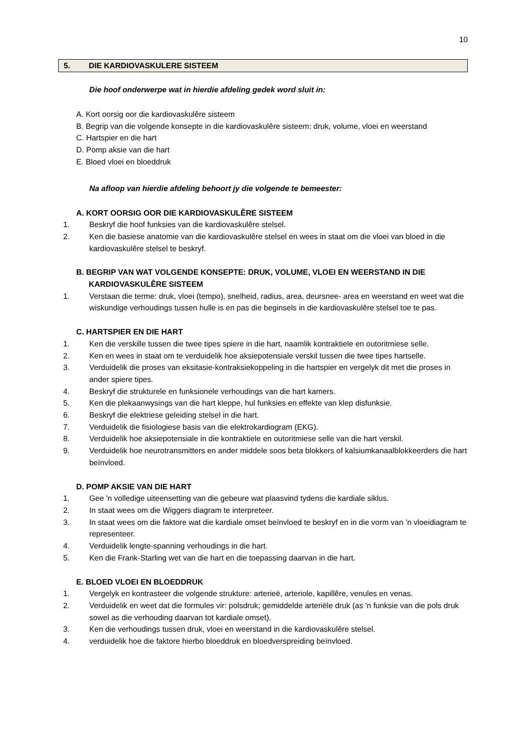10
5. DIE KARDIOVASKULERE SISTEEM
Die hoof onderwerpe wat in hierdie afdeling gedek word sluit in:
A. Kort oorsig oor die kardiovaskulêre sisteem
B. Begrip van die volgende konsepte in die kardiovaskulêre sisteem: druk, volume, vloei en weerstand
C. Hartspier en die hart
D. Pomp aksie van die hart
E. Bloed vloei en bloeddruk
Na afloop van hierdie afdeling behoort jy die volgende te bemeester:
A. KORT OORSIG OOR DIE KARDIOVASKULÊRE SISTEEM
1. Beskryf die hoof funksies van die kardiovaskulêre stelsel.
2. Ken die basiese anatomie van die kardiovaskulêre stelsel en wees in staat om die vloei van bloed in die kardiovaskulêre stelsel te beskryf.
B. BEGRIP VAN WAT VOLGENDE KONSEPTE: DRUK, VOLUME, VLOEI EN WEERSTAND IN DIE KARDIOVASKULÊRE SISTEEM
1. Verstaan die terme: druk, vloei (tempo), snelheid, radius, area, deursnee- area en weerstand en weet wat die wiskundige verhoudings tussen hulle is en pas die beginsels in die kardiovaskulêre stelsel toe te pas.
C. HARTSPIER EN DIE HART
1. Ken die verskille tussen die twee tipes spiere in die hart, naamlik kontraktiele en outoritmiese selle.
2. Ken en wees in staat om te verduidelik hoe aksiepotensiale verskil tussen die twee tipes hartselle.
3. Verduidelik die proses van eksitasie-kontraksiekoppeling in die hartspier en vergelyk dit met die proses in ander spiere tipes.
4. Beskryf die strukturele en funksionele verhoudings van die hart kamers.
5. Ken die plekaanwysings van die hart kleppe, hul funksies en effekte van klep disfunksie.
6. Beskryf die elektriese geleiding stelsel in die hart.
7. Verduidelik die fisiologiese basis van die elektrokardiogram (EKG).
8. Verduidelik hoe aksiepotensiale in die kontraktiele en outoritmiese selle van die hart verskil.
9. Verduidelik hoe neurotransmitters en ander middele soos beta blokkers of kalsiumkanaalblokkeerders die hart beïnvloed.
D. POMP AKSIE VAN DIE HART
1. Gee 'n volledige uiteensetting van die gebeure wat plaasvind tydens die kardiale siklus.
2. In staat wees om die Wiggers diagram te interpreteer.
3. In staat wees om die faktore wat die kardiale omset beïnvloed te beskryf en in die vorm van ’n vloeidiagram te representeer.
4. Verduidelik lengte-spanning verhoudings in die hart.
5. Ken die Frank-Starling wet van die hart en die toepassing daarvan in die hart.
E. BLOED VLOEI EN BLOEDDRUK
1. Vergelyk en kontrasteer die volgende strukture: arterieë, arteriole, kapillêre, venules en venas.
2. Verduidelik en weet dat die formules vir: polsdruk; gemiddelde arteriële druk (as 'n funksie van die pols druk sowel as die verhouding daarvan tot kardiale omset).
3. Ken die verhoudings tussen druk, vloei en weerstand in die kardiovaskulêre stelsel.
4. verduidelik hoe die faktore hierbo bloeddruk en bloedverspreiding beïnvloed.